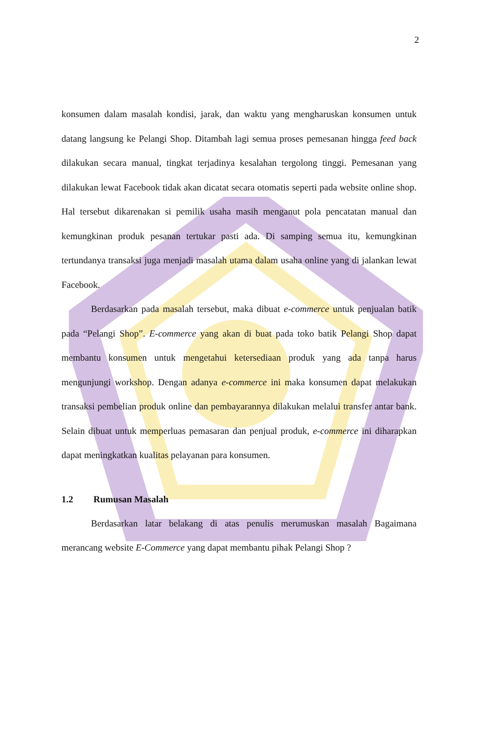2
konsumen dalam masalah kondisi, jarak, dan waktu yang mengharuskan konsumen untuk datang langsung ke Pelangi Shop. Ditambah lagi semua proses pemesanan hingga feed back dilakukan secara manual, tingkat terjadinya kesalahan tergolong tinggi. Pemesanan yang dilakukan lewat Facebook tidak akan dicatat secara otomatis seperti pada website online shop. Hal tersebut dikarenakan si pemilik usaha masih menganut pola pencatatan manual dan kemungkinan produk pesanan tertukar pasti ada. Di samping semua itu, kemungkinan tertundanya transaksi juga menjadi masalah utama dalam usaha online yang di jalankan lewat Facebook.
Berdasarkan pada masalah tersebut, maka dibuat e-commerce untuk penjualan batik pada “Pelangi Shop”. E-commerce yang akan di buat pada toko batik Pelangi Shop dapat membantu konsumen untuk mengetahui ketersediaan produk yang ada tanpa harus mengunjungi workshop. Dengan adanya e-commerce ini maka konsumen dapat melakukan transaksi pembelian produk online dan pembayarannya dilakukan melalui transfer antar bank. Selain dibuat untuk memperluas pemasaran dan penjual produk, e-commerce ini diharapkan dapat meningkatkan kualitas pelayanan para konsumen.
1.2 Rumusan Masalah
Berdasarkan latar belakang di atas penulis merumuskan masalah Bagaimana merancang website E-Commerce yang dapat membantu pihak Pelangi Shop ?